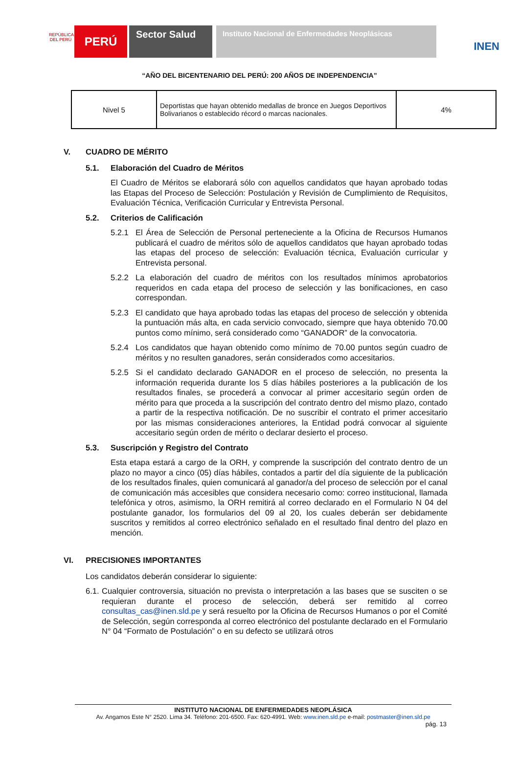REPÚBLICA DEL PERÚ
PERÚ
Sector Salud
Instituto Nacional de Enfermedades Neoplásicas
INEN
“AÑO DEL BICENTENARIO DEL PERÚ: 200 AÑOS DE INDEPENDENCIA”
| Nivel 5 | Deportistas que hayan obtenido medallas de bronce en Juegos Deportivos Bolivarianos o establecido récord o marcas nacionales. | 4% |
V. CUADRO DE MÉRITO
5.1. Elaboración del Cuadro de Méritos
El Cuadro de Méritos se elaborará sólo con aquellos candidatos que hayan aprobado todas las Etapas del Proceso de Selección: Postulación y Revisión de Cumplimiento de Requisitos, Evaluación Técnica, Verificación Curricular y Entrevista Personal.
5.2. Criterios de Calificación
5.2.1 El Área de Selección de Personal perteneciente a la Oficina de Recursos Humanos publicará el cuadro de méritos sólo de aquellos candidatos que hayan aprobado todas las etapas del proceso de selección: Evaluación técnica, Evaluación curricular y Entrevista personal.
5.2.2 La elaboración del cuadro de méritos con los resultados mínimos aprobatorios requeridos en cada etapa del proceso de selección y las bonificaciones, en caso correspondan.
5.2.3 El candidato que haya aprobado todas las etapas del proceso de selección y obtenida la puntuación más alta, en cada servicio convocado, siempre que haya obtenido 70.00 puntos como mínimo, será considerado como “GANADOR” de la convocatoria.
5.2.4 Los candidatos que hayan obtenido como mínimo de 70.00 puntos según cuadro de méritos y no resulten ganadores, serán considerados como accesitarios.
5.2.5 Si el candidato declarado GANADOR en el proceso de selección, no presenta la información requerida durante los 5 días hábiles posteriores a la publicación de los resultados finales, se procederá a convocar al primer accesitario según orden de mérito para que proceda a la suscripción del contrato dentro del mismo plazo, contado a partir de la respectiva notificación. De no suscribir el contrato el primer accesitario por las mismas consideraciones anteriores, la Entidad podrá convocar al siguiente accesitario según orden de mérito o declarar desierto el proceso.
5.3. Suscripción y Registro del Contrato
Esta etapa estará a cargo de la ORH, y comprende la suscripción del contrato dentro de un plazo no mayor a cinco (05) días hábiles, contados a partir del día siguiente de la publicación de los resultados finales, quien comunicará al ganador/a del proceso de selección por el canal de comunicación más accesibles que considera necesario como: correo institucional, llamada telefónica y otros, asimismo, la ORH remitirá al correo declarado en el Formulario N 04 del postulante ganador, los formularios del 09 al 20, los cuales deberán ser debidamente suscritos y remitidos al correo electrónico señalado en el resultado final dentro del plazo en mención.
VI. PRECISIONES IMPORTANTES
Los candidatos deberán considerar lo siguiente:
6.1.
Cualquier controversia, situación no prevista o interpretación a las bases que se susciten o se requieran durante el proceso de selección, deberá ser remitido al correo consultas_cas@inen.sld.pe y será resuelto por la Oficina de Recursos Humanos o por el Comité de Selección, según corresponda al correo electrónico del postulante declarado en el Formulario N° 04 “Formato de Postulación” o en su defecto se utilizará otros
INSTITUTO NACIONAL DE ENFERMEDADES NEOPLÁSICA
Av. Angamos Este N° 2520. Lima 34. Teléfono: 201-6500. Fax: 620-4991. Web: www.inen.sld.pe e-mail: postmaster@inen.sld.pe
pág. 13